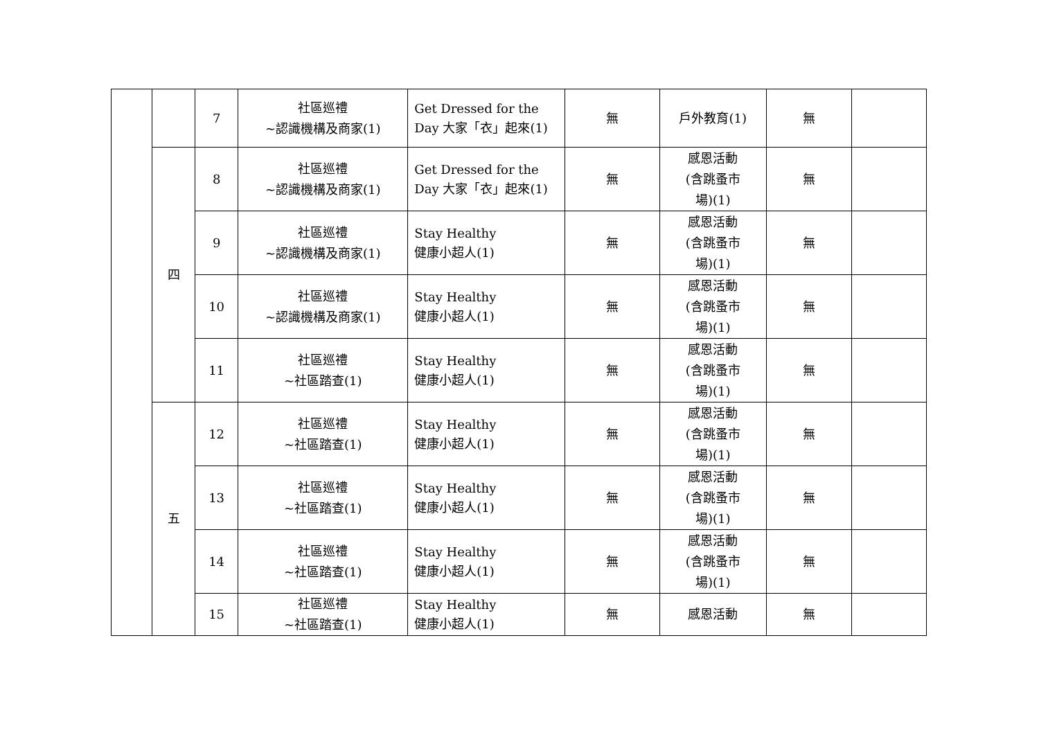| | | 7 | 社區巡禮 ~認識機構及商家(1) | Get Dressed for the Day 大家「衣」起來(1) | 無 | 戶外教育(1) | 無 | |
| | 四 | 8 | 社區巡禮 ~認識機構及商家(1) | Get Dressed for the Day 大家「衣」起來(1) | 無 | 感恩活動 (含跳蚤市 場)(1) | 無 | |
| | | 9 | 社區巡禮 ~認識機構及商家(1) | Stay Healthy 健康小超人(1) | 無 | 感恩活動 (含跳蚤市 場)(1) | 無 | |
| | | 10 | 社區巡禮 ~認識機構及商家(1) | Stay Healthy 健康小超人(1) | 無 | 感恩活動 (含跳蚤市 場)(1) | 無 | |
| | | 11 | 社區巡禮 ~社區踏查(1) | Stay Healthy 健康小超人(1) | 無 | 感恩活動 (含跳蚤市 場)(1) | 無 | |
| | 五 | 12 | 社區巡禮 ~社區踏查(1) | Stay Healthy 健康小超人(1) | 無 | 感恩活動 (含跳蚤市 場)(1) | 無 | |
| | | 13 | 社區巡禮 ~社區踏查(1) | Stay Healthy 健康小超人(1) | 無 | 感恩活動 (含跳蚤市 場)(1) | 無 | |
| | | 14 | 社區巡禮 ~社區踏查(1) | Stay Healthy 健康小超人(1) | 無 | 感恩活動 (含跳蚤市 場)(1) | 無 | |
| | | 15 | 社區巡禮 ~社區踏查(1) | Stay Healthy 健康小超人(1) | 無 | 感恩活動 | 無 | |